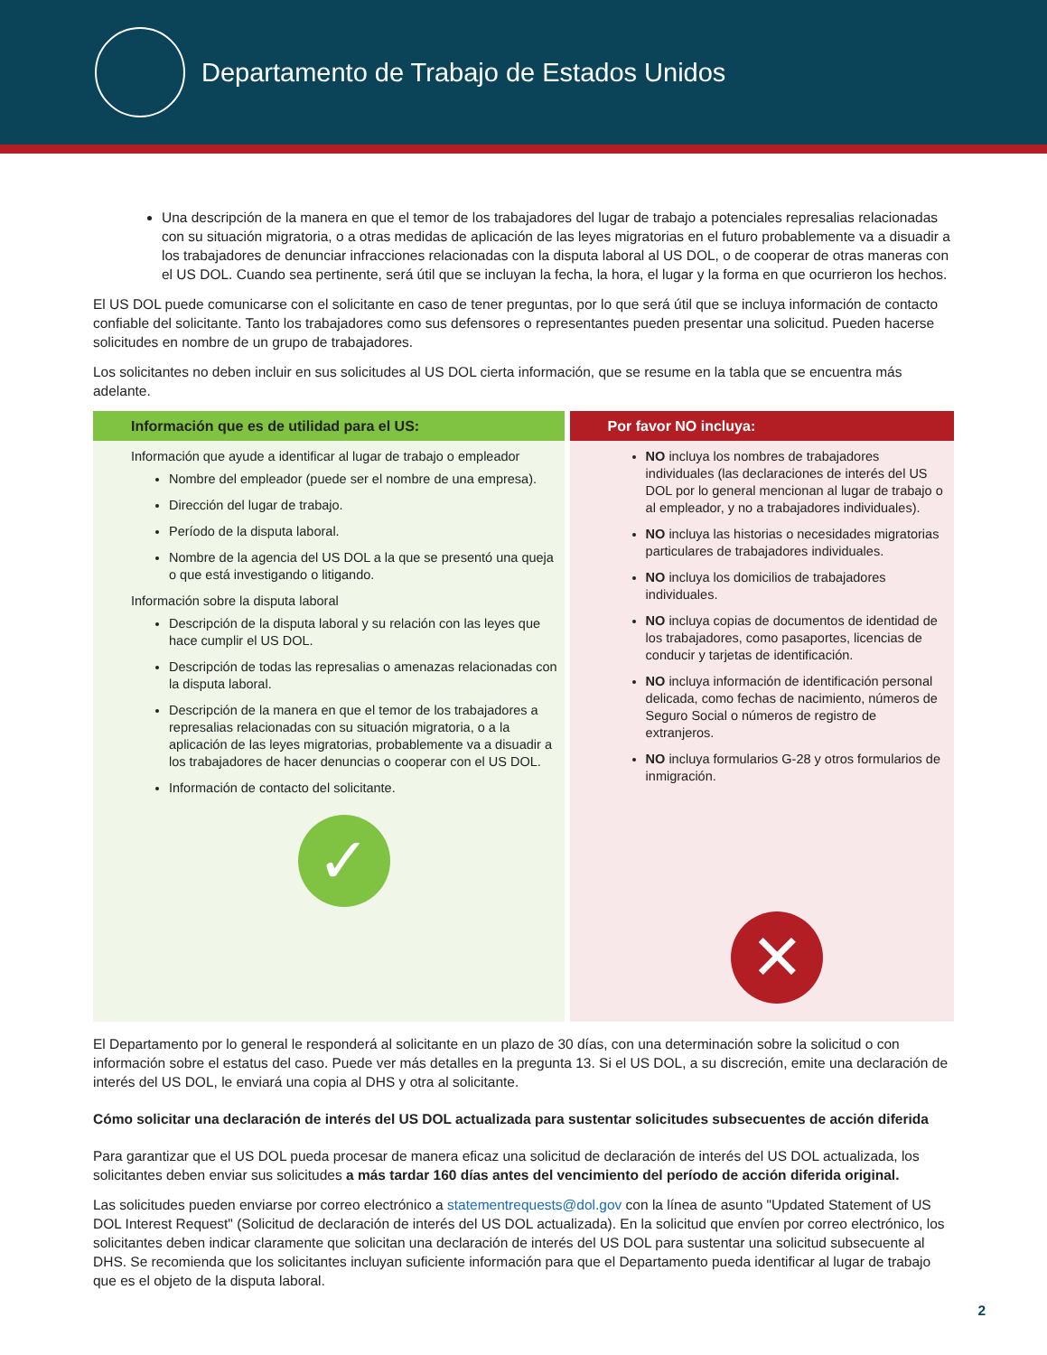Departamento de Trabajo de Estados Unidos
Una descripción de la manera en que el temor de los trabajadores del lugar de trabajo a potenciales represalias relacionadas con su situación migratoria, o a otras medidas de aplicación de las leyes migratorias en el futuro probablemente va a disuadir a los trabajadores de denunciar infracciones relacionadas con la disputa laboral al US DOL, o de cooperar de otras maneras con el US DOL. Cuando sea pertinente, será útil que se incluyan la fecha, la hora, el lugar y la forma en que ocurrieron los hechos.
El US DOL puede comunicarse con el solicitante en caso de tener preguntas, por lo que será útil que se incluya información de contacto confiable del solicitante. Tanto los trabajadores como sus defensores o representantes pueden presentar una solicitud. Pueden hacerse solicitudes en nombre de un grupo de trabajadores.
Los solicitantes no deben incluir en sus solicitudes al US DOL cierta información, que se resume en la tabla que se encuentra más adelante.
| Información que es de utilidad para el US: | Por favor NO incluya: |
| --- | --- |
| Información que ayude a identificar al lugar de trabajo o empleador Nombre del empleador (puede ser el nombre de una empresa). Dirección del lugar de trabajo. Período de la disputa laboral. Nombre de la agencia del US DOL a la que se presentó una queja o que está investigando o litigando. Información sobre la disputa laboral Descripción de la disputa laboral y su relación con las leyes que hace cumplir el US DOL. Descripción de todas las represalias o amenazas relacionadas con la disputa laboral. Descripción de la manera en que el temor de los trabajadores a represalias relacionadas con su situación migratoria, o a la aplicación de las leyes migratorias, probablemente va a disuadir a los trabajadores de hacer denuncias o cooperar con el US DOL. Información de contacto del solicitante. ✓ | NO incluya los nombres de trabajadores individuales (las declaraciones de interés del US DOL por lo general mencionan al lugar de trabajo o al empleador, y no a trabajadores individuales). NO incluya las historias o necesidades migratorias particulares de trabajadores individuales. NO incluya los domicilios de trabajadores individuales. NO incluya copias de documentos de identidad de los trabajadores, como pasaportes, licencias de conducir y tarjetas de identificación. NO incluya información de identificación personal delicada, como fechas de nacimiento, números de Seguro Social o números de registro de extranjeros. NO incluya formularios G-28 y otros formularios de inmigración. ✕ |
El Departamento por lo general le responderá al solicitante en un plazo de 30 días, con una determinación sobre la solicitud o con información sobre el estatus del caso. Puede ver más detalles en la pregunta 13. Si el US DOL, a su discreción, emite una declaración de interés del US DOL, le enviará una copia al DHS y otra al solicitante.
Cómo solicitar una declaración de interés del US DOL actualizada para sustentar solicitudes subsecuentes de acción diferida
Para garantizar que el US DOL pueda procesar de manera eficaz una solicitud de declaración de interés del US DOL actualizada, los solicitantes deben enviar sus solicitudes a más tardar 160 días antes del vencimiento del período de acción diferida original.
Las solicitudes pueden enviarse por correo electrónico a statementrequests@dol.gov con la línea de asunto "Updated Statement of US DOL Interest Request" (Solicitud de declaración de interés del US DOL actualizada). En la solicitud que envíen por correo electrónico, los solicitantes deben indicar claramente que solicitan una declaración de interés del US DOL para sustentar una solicitud subsecuente al DHS. Se recomienda que los solicitantes incluyan suficiente información para que el Departamento pueda identificar al lugar de trabajo que es el objeto de la disputa laboral.
2